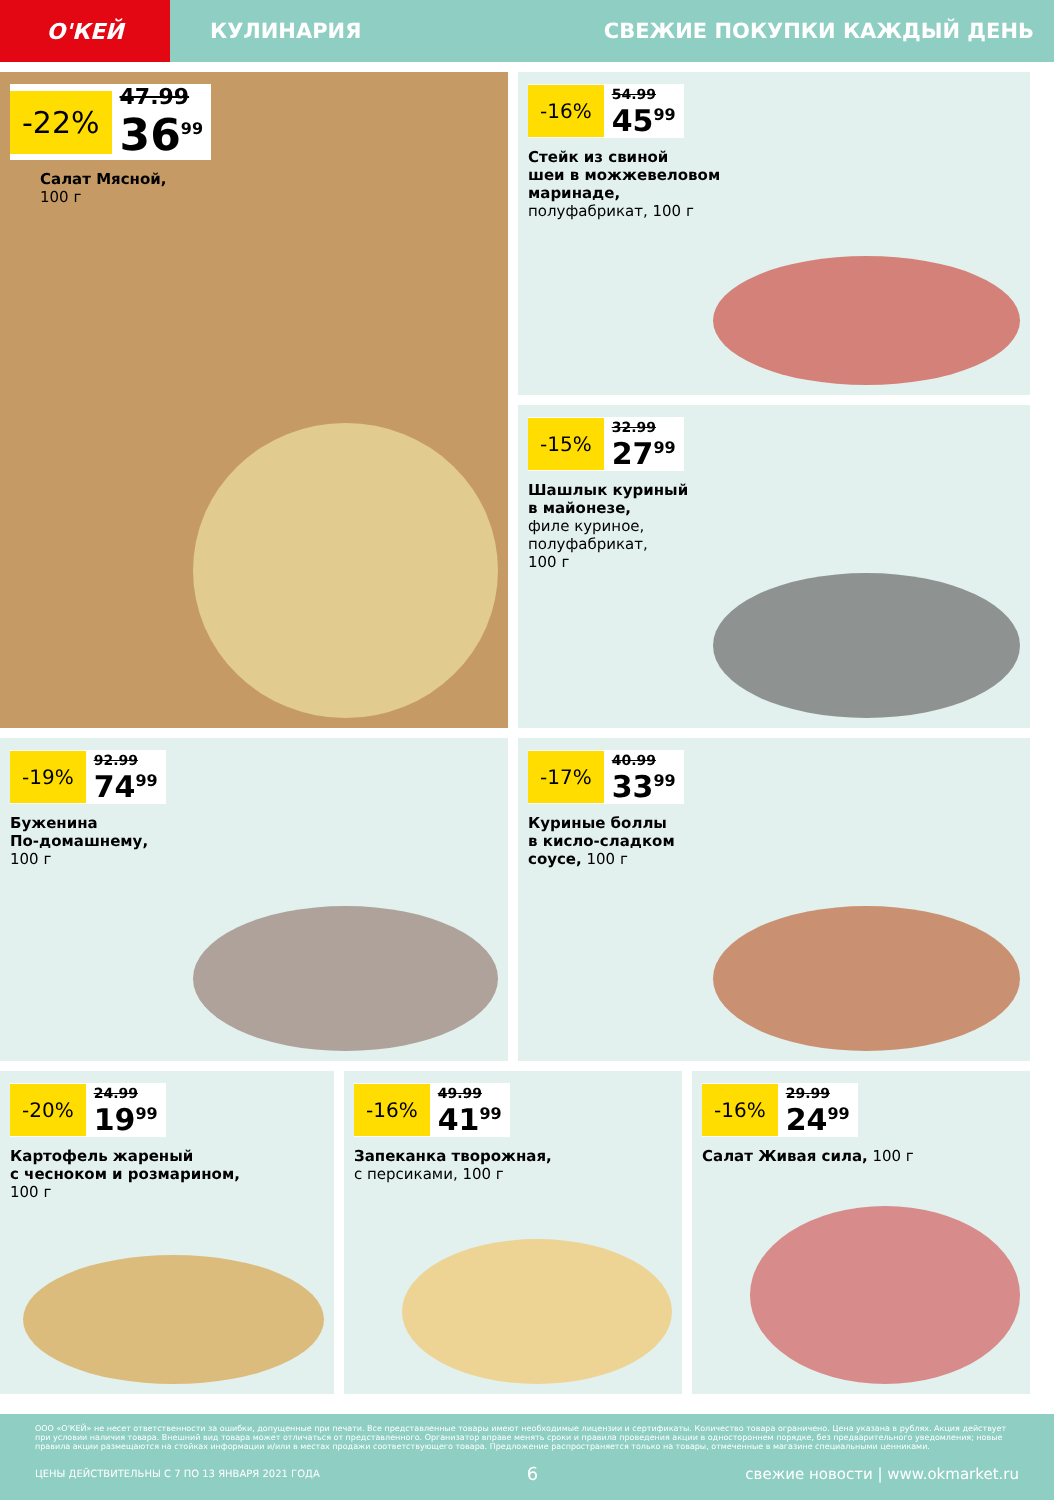О'КЕЙ
КУЛИНАРИЯ СВЕЖИЕ ПОКУПКИ КАЖДЫЙ ДЕНЬ
-22% 47.99
36<sup>99</sup>
Салат Мясной,
100 г
-16% 54.99
45<sup>99</sup>
Стейк из свиной
шеи в можжевеловом
маринаде,
полуфабрикат, 100 г
-15% 32.99
27<sup>99</sup>
Шашлык куриный
в майонезе,
филе куриное,
полуфабрикат,
100 г
-19% 92.99
74<sup>99</sup>
Буженина
По-домашнему,
100 г
-17% 40.99
33<sup>99</sup>
Куриные боллы
в кисло-сладком
соусе, 100 г
-20% 24.99
19<sup>99</sup>
Картофель жареный
с чесноком и розмарином,
100 г
-16% 49.99
41<sup>99</sup>
Запеканка творожная,
с персиками, 100 г
-16% 29.99
24<sup>99</sup>
Салат Живая сила, 100 г
ООО «О'КЕЙ» не несет ответственности за ошибки, допущенные при печати. Все представленные товары имеют необходимые лицензии и сертификаты. Количество товара ограничено. Цена указана в рублях. Акция действует при условии наличия товара. Внешний вид товара может отличаться от представленного. Организатор вправе менять сроки и правила проведения акции в одностороннем порядке, без предварительного уведомления; новые правила акции размещаются на стойках информации и/или в местах продажи соответствующего товара. Предложение распространяется только на товары, отмеченные в магазине специальными ценниками.
ЦЕНЫ ДЕЙСТВИТЕЛЬНЫ С 7 ПО 13 ЯНВАРЯ 2021 ГОДА 6 свежие новости | www.okmarket.ru